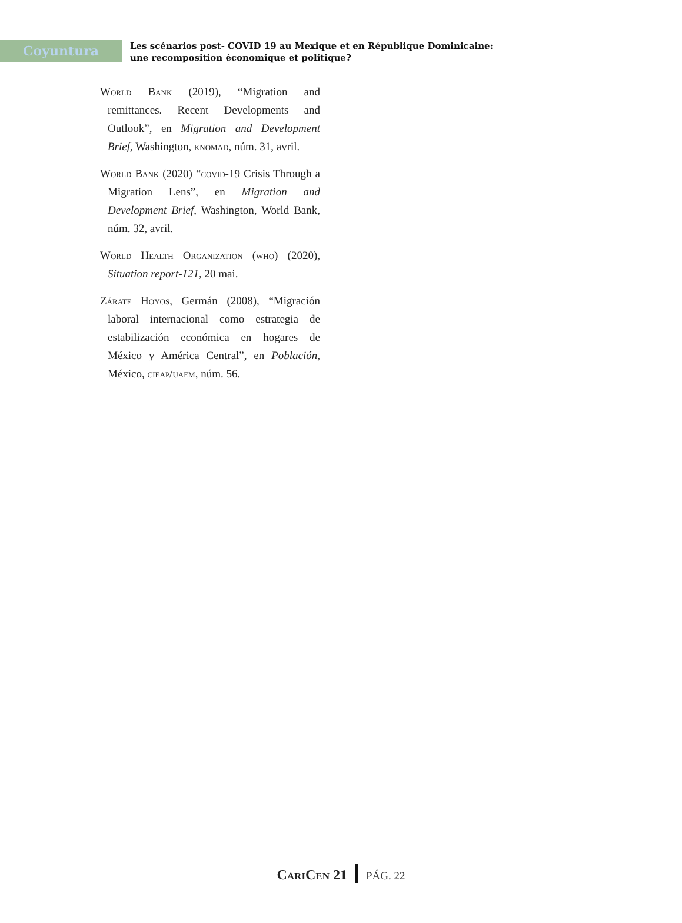Coyuntura
Les scénarios post- COVID 19 au Mexique et en République Dominicaine:
une recomposition économique et politique?
World Bank (2019), “Migration and remittances. Recent Developments and Outlook”, en Migration and Development Brief, Washington, knomad, núm. 31, avril.
World Bank (2020) “covid-19 Crisis Through a Migration Lens”, en Migration and Development Brief, Washington, World Bank, núm. 32, avril.
World Health Organization (who) (2020), Situation report-121, 20 mai.
Zárate Hoyos, Germán (2008), “Migración laboral internacional como estrategia de estabilización económica en hogares de México y América Central”, en Población, México, cieap/uaem, núm. 56.
CariCen 21 PÁG. 22